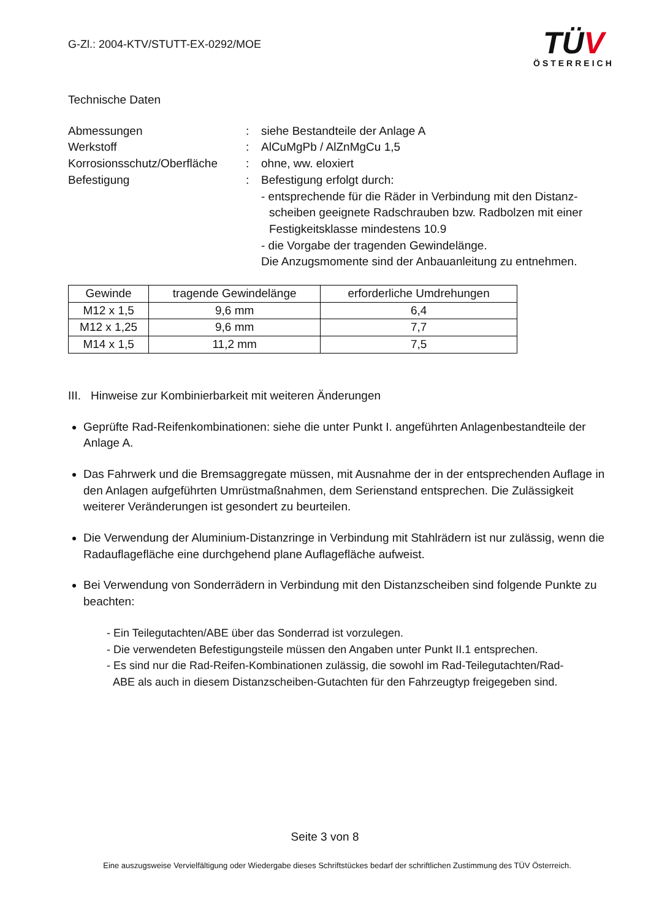G-Zl.: 2004-KTV/STUTT-EX-0292/MOE
TÜV
ÖSTERREICH
Technische Daten
Abmessungen : siehe Bestandteile der Anlage A
Werkstoff : AlCuMgPb / AlZnMgCu 1,5
Korrosionsschutz/Oberfläche
: ohne, ww. eloxiert
Befestigung : Befestigung erfolgt durch:
- entsprechende für die Räder in Verbindung mit den Distanz-
scheiben geeignete Radschrauben bzw. Radbolzen mit einer
Festigkeitsklasse mindestens 10.9
- die Vorgabe der tragenden Gewindelänge.
Die Anzugsmomente sind der Anbauanleitung zu entnehmen.
| Gewinde | tragende Gewindelänge | erforderliche Umdrehungen |
| --- | --- | --- |
| M12 x 1,5 | 9,6 mm | 6,4 |
| M12 x 1,25 | 9,6 mm | 7,7 |
| M14 x 1,5 | 11,2 mm | 7,5 |
III. Hinweise zur Kombinierbarkeit mit weiteren Änderungen
Geprüfte Rad-Reifenkombinationen: siehe die unter Punkt I. angeführten Anlagenbestandteile der Anlage A.
Das Fahrwerk und die Bremsaggregate müssen, mit Ausnahme der in der entsprechenden Auflage in den Anlagen aufgeführten Umrüstmaßnahmen, dem Serienstand entsprechen. Die Zulässigkeit weiterer Veränderungen ist gesondert zu beurteilen.
Die Verwendung der Aluminium-Distanzringe in Verbindung mit Stahlrädern ist nur zulässig, wenn die Radauflagefläche eine durchgehend plane Auflagefläche aufweist.
Bei Verwendung von Sonderrädern in Verbindung mit den Distanzscheiben sind folgende Punkte zu beachten:
- Ein Teilegutachten/ABE über das Sonderrad ist vorzulegen.
- Die verwendeten Befestigungsteile müssen den Angaben unter Punkt II.1 entsprechen.
- Es sind nur die Rad-Reifen-Kombinationen zulässig, die sowohl im Rad-Teilegutachten/Rad-
ABE als auch in diesem Distanzscheiben-Gutachten für den Fahrzeugtyp freigegeben sind.
Seite 3 von 8
Eine auszugsweise Vervielfältigung oder Wiedergabe dieses Schriftstückes bedarf der schriftlichen Zustimmung des TÜV Österreich.